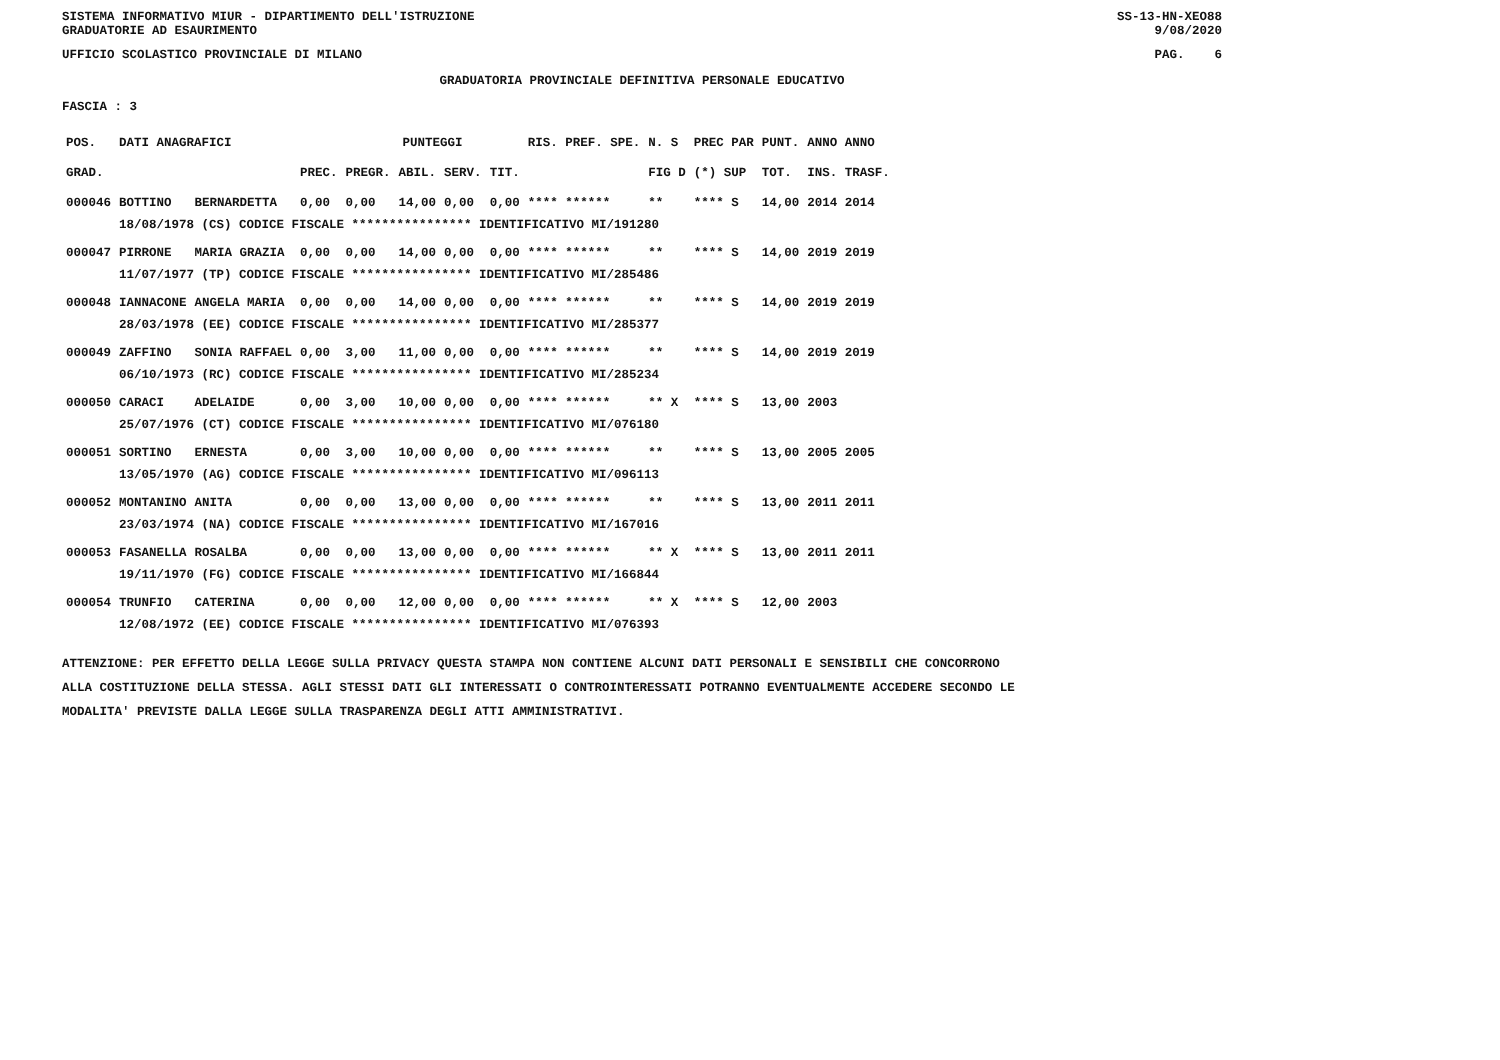SISTEMA INFORMATIVO MIUR - DIPARTIMENTO DELL'ISTRUZIONE
GRADUATORIE AD ESAURIMENTO SS-13-HN-XEO88
9/08/2020
UFFICIO SCOLASTICO PROVINCIALE DI MILANO PAG. 6
GRADUATORIA PROVINCIALE DEFINITIVA PERSONALE EDUCATIVO
FASCIA : 3
| POS. | DATI ANAGRAFICI | | | PUNTEGGI | | | | RIS. PREF. SPE. | | N. S | PREC PAR | PUNT. | ANNO ANNO |
| --- | --- | --- | --- | --- | --- | --- | --- | --- | --- | --- | --- | --- | --- |
| GRAD. | | | PREC. | PREGR. | ABIL. | SERV. | TIT. | | | FIG D | (*) SUP | TOT. | INS. TRASF. |
| 000046 | BOTTINO | BERNARDETTA | 0,00 | 0,00 | 14,00 | 0,00 | 0,00 | **** ****** | | ** | **** S | 14,00 | 2014 2014 |
| | 18/08/1978 (CS) CODICE FISCALE **************** IDENTIFICATIVO MI/191280 | | | | | | | | | | | | |
| 000047 | PIRRONE | MARIA GRAZIA | 0,00 | 0,00 | 14,00 | 0,00 | 0,00 | **** ****** | | ** | **** S | 14,00 | 2019 2019 |
| | 11/07/1977 (TP) CODICE FISCALE **************** IDENTIFICATIVO MI/285486 | | | | | | | | | | | | |
| 000048 | IANNACONE | ANGELA MARIA | 0,00 | 0,00 | 14,00 | 0,00 | 0,00 | **** ****** | | ** | **** S | 14,00 | 2019 2019 |
| | 28/03/1978 (EE) CODICE FISCALE **************** IDENTIFICATIVO MI/285377 | | | | | | | | | | | | |
| 000049 | ZAFFINO | SONIA RAFFAEL | 0,00 | 3,00 | 11,00 | 0,00 | 0,00 | **** ****** | | ** | **** S | 14,00 | 2019 2019 |
| | 06/10/1973 (RC) CODICE FISCALE **************** IDENTIFICATIVO MI/285234 | | | | | | | | | | | | |
| 000050 | CARACI | ADELAIDE | 0,00 | 3,00 | 10,00 | 0,00 | 0,00 | **** ****** | | ** X | **** S | 13,00 | 2003 |
| | 25/07/1976 (CT) CODICE FISCALE **************** IDENTIFICATIVO MI/076180 | | | | | | | | | | | | |
| 000051 | SORTINO | ERNESTA | 0,00 | 3,00 | 10,00 | 0,00 | 0,00 | **** ****** | | ** | **** S | 13,00 | 2005 2005 |
| | 13/05/1970 (AG) CODICE FISCALE **************** IDENTIFICATIVO MI/096113 | | | | | | | | | | | | |
| 000052 | MONTANINO | ANITA | 0,00 | 0,00 | 13,00 | 0,00 | 0,00 | **** ****** | | ** | **** S | 13,00 | 2011 2011 |
| | 23/03/1974 (NA) CODICE FISCALE **************** IDENTIFICATIVO MI/167016 | | | | | | | | | | | | |
| 000053 | FASANELLA | ROSALBA | 0,00 | 0,00 | 13,00 | 0,00 | 0,00 | **** ****** | | ** X | **** S | 13,00 | 2011 2011 |
| | 19/11/1970 (FG) CODICE FISCALE **************** IDENTIFICATIVO MI/166844 | | | | | | | | | | | | |
| 000054 | TRUNFIO | CATERINA | 0,00 | 0,00 | 12,00 | 0,00 | 0,00 | **** ****** | | ** X | **** S | 12,00 | 2003 |
| | 12/08/1972 (EE) CODICE FISCALE **************** IDENTIFICATIVO MI/076393 | | | | | | | | | | | | |
ATTENZIONE: PER EFFETTO DELLA LEGGE SULLA PRIVACY QUESTA STAMPA NON CONTIENE ALCUNI DATI PERSONALI E SENSIBILI CHE CONCORRONO
ALLA COSTITUZIONE DELLA STESSA. AGLI STESSI DATI GLI INTERESSATI O CONTROINTERESSATI POTRANNO EVENTUALMENTE ACCEDERE SECONDO LE
MODALITA' PREVISTE DALLA LEGGE SULLA TRASPARENZA DEGLI ATTI AMMINISTRATIVI.